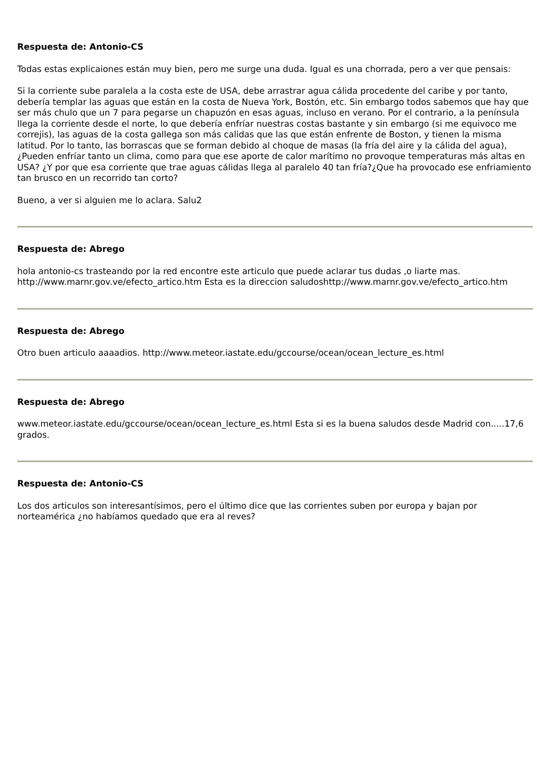Respuesta de: Antonio-CS
Todas estas explicaiones están muy bien, pero me surge una duda. Igual es una chorrada, pero a ver que pensais:
Si la corriente sube paralela a la costa este de USA, debe arrastrar agua cálida procedente del caribe y por tanto, debería templar las aguas que están en la costa de Nueva York, Bostón, etc. Sin embargo todos sabemos que hay que ser más chulo que un 7 para pegarse un chapuzón en esas aguas, incluso en verano. Por el contrario, a la península llega la corriente desde el norte, lo que debería enfríar nuestras costas bastante y sin embargo (si me equivoco me correjis), las aguas de la costa gallega son más calidas que las que están enfrente de Boston, y tienen la misma latitud. Por lo tanto, las borrascas que se forman debido al choque de masas (la fría del aire y la cálida del agua), ¿Pueden enfríar tanto un clima, como para que ese aporte de calor marítimo no provoque temperaturas más altas en USA? ¿Y por que esa corriente que trae aguas cálidas llega al paralelo 40 tan fría?¿Que ha provocado ese enfriamiento tan brusco en un recorrido tan corto?
Bueno, a ver si alguien me lo aclara. Salu2
Respuesta de: Abrego
hola antonio-cs trasteando por la red encontre este articulo que puede aclarar tus dudas ,o liarte mas. http://www.marnr.gov.ve/efecto_artico.htm Esta es la direccion saludoshttp://www.marnr.gov.ve/efecto_artico.htm
Respuesta de: Abrego
Otro buen articulo aaaadios. http://www.meteor.iastate.edu/gccourse/ocean/ocean_lecture_es.html
Respuesta de: Abrego
www.meteor.iastate.edu/gccourse/ocean/ocean_lecture_es.html Esta si es la buena saludos desde Madrid con.....17,6 grados.
Respuesta de: Antonio-CS
Los dos articulos son interesantísimos, pero el último dice que las corrientes suben por europa y bajan por norteamérica ¿no habíamos quedado que era al reves?